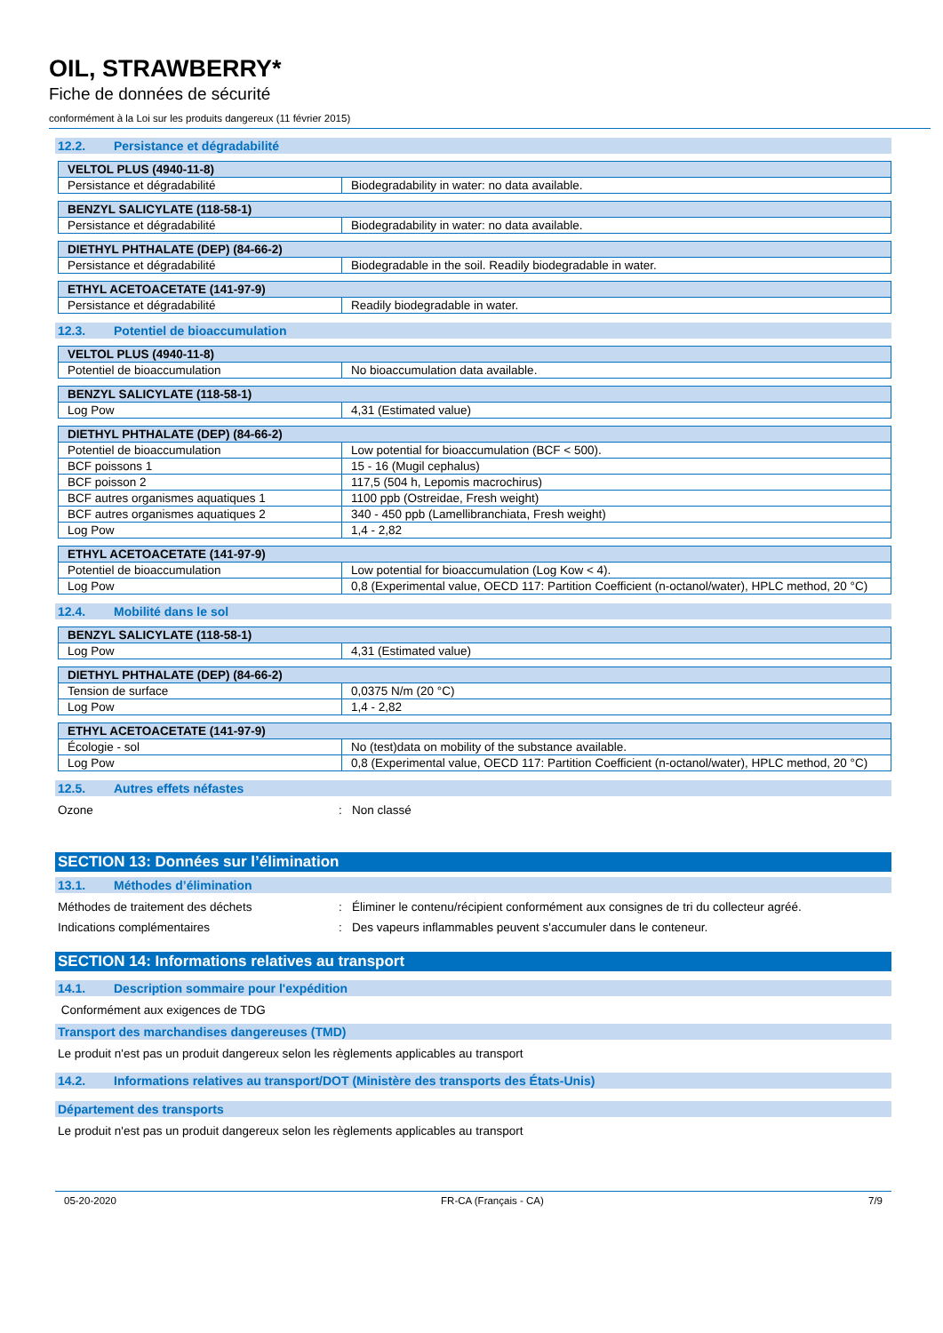OIL, STRAWBERRY*
Fiche de données de sécurité
conformément à la Loi sur les produits dangereux (11 février 2015)
12.2. Persistance et dégradabilité
| VELTOL PLUS (4940-11-8) | |
| --- | --- |
| Persistance et dégradabilité | Biodegradability in water: no data available. |
| BENZYL SALICYLATE (118-58-1) | |
| --- | --- |
| Persistance et dégradabilité | Biodegradability in water: no data available. |
| DIETHYL PHTHALATE (DEP) (84-66-2) | |
| --- | --- |
| Persistance et dégradabilité | Biodegradable in the soil. Readily biodegradable in water. |
| ETHYL ACETOACETATE (141-97-9) | |
| --- | --- |
| Persistance et dégradabilité | Readily biodegradable in water. |
12.3. Potentiel de bioaccumulation
| VELTOL PLUS (4940-11-8) | |
| --- | --- |
| Potentiel de bioaccumulation | No bioaccumulation data available. |
| BENZYL SALICYLATE (118-58-1) | |
| --- | --- |
| Log Pow | 4,31 (Estimated value) |
| DIETHYL PHTHALATE (DEP) (84-66-2) | |
| --- | --- |
| Potentiel de bioaccumulation | Low potential for bioaccumulation (BCF < 500). |
| BCF poissons 1 | 15 - 16 (Mugil cephalus) |
| BCF poisson 2 | 117,5 (504 h, Lepomis macrochirus) |
| BCF autres organismes aquatiques 1 | 1100 ppb (Ostreidae, Fresh weight) |
| BCF autres organismes aquatiques 2 | 340 - 450 ppb (Lamellibranchiata, Fresh weight) |
| Log Pow | 1,4 - 2,82 |
| ETHYL ACETOACETATE (141-97-9) | |
| --- | --- |
| Potentiel de bioaccumulation | Low potential for bioaccumulation (Log Kow < 4). |
| Log Pow | 0,8 (Experimental value, OECD 117: Partition Coefficient (n-octanol/water), HPLC method, 20 °C) |
12.4. Mobilité dans le sol
| BENZYL SALICYLATE (118-58-1) | |
| --- | --- |
| Log Pow | 4,31 (Estimated value) |
| DIETHYL PHTHALATE (DEP) (84-66-2) | |
| --- | --- |
| Tension de surface | 0,0375 N/m (20 °C) |
| Log Pow | 1,4 - 2,82 |
| ETHYL ACETOACETATE (141-97-9) | |
| --- | --- |
| Écologie - sol | No (test)data on mobility of the substance available. |
| Log Pow | 0,8 (Experimental value, OECD 117: Partition Coefficient (n-octanol/water), HPLC method, 20 °C) |
12.5. Autres effets néfastes
Ozone : Non classé
SECTION 13: Données sur l’élimination
13.1. Méthodes d’élimination
Méthodes de traitement des déchets : Éliminer le contenu/récipient conformément aux consignes de tri du collecteur agréé.
Indications complémentaires : Des vapeurs inflammables peuvent s'accumuler dans le conteneur.
SECTION 14: Informations relatives au transport
14.1. Description sommaire pour l'expédition
Conformément aux exigences de TDG
Transport des marchandises dangereuses (TMD)
Le produit n'est pas un produit dangereux selon les règlements applicables au transport
14.2. Informations relatives au transport/DOT (Ministère des transports des États-Unis)
Département des transports
Le produit n'est pas un produit dangereux selon les règlements applicables au transport
05-20-2020 FR-CA (Français - CA) 7/9